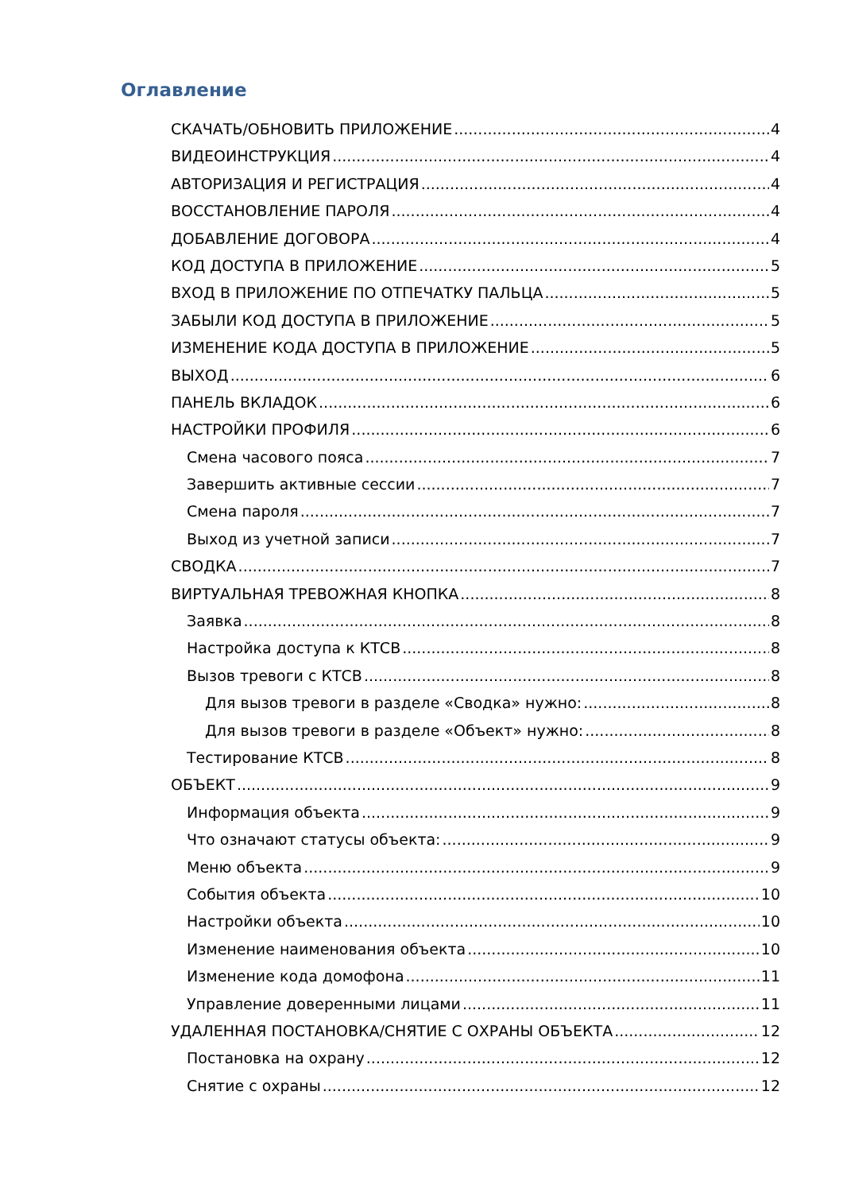Оглавление
СКАЧАТЬ/ОБНОВИТЬ ПРИЛОЖЕНИЕ 4
ВИДЕОИНСТРУКЦИЯ 4
АВТОРИЗАЦИЯ И РЕГИСТРАЦИЯ 4
ВОССТАНОВЛЕНИЕ ПАРОЛЯ 4
ДОБАВЛЕНИЕ ДОГОВОРА 4
КОД ДОСТУПА В ПРИЛОЖЕНИЕ 5
ВХОД В ПРИЛОЖЕНИЕ ПО ОТПЕЧАТКУ ПАЛЬЦА 5
ЗАБЫЛИ КОД ДОСТУПА В ПРИЛОЖЕНИЕ 5
ИЗМЕНЕНИЕ КОДА ДОСТУПА В ПРИЛОЖЕНИЕ 5
ВЫХОД 6
ПАНЕЛЬ ВКЛАДОК 6
НАСТРОЙКИ ПРОФИЛЯ 6
Смена часового пояса 7
Завершить активные сессии 7
Смена пароля 7
Выход из учетной записи 7
СВОДКА 7
ВИРТУАЛЬНАЯ ТРЕВОЖНАЯ КНОПКА 8
Заявка 8
Настройка доступа к КТСВ 8
Вызов тревоги с КТСВ 8
Для вызов тревоги в разделе «Сводка» нужно: 8
Для вызов тревоги в разделе «Объект» нужно: 8
Тестирование КТСВ 8
ОБЪЕКТ 9
Информация объекта 9
Что означают статусы объекта: 9
Меню объекта 9
События объекта 10
Настройки объекта 10
Изменение наименования объекта 10
Изменение кода домофона 11
Управление доверенными лицами 11
УДАЛЕННАЯ ПОСТАНОВКА/СНЯТИЕ С ОХРАНЫ ОБЪЕКТА 12
Постановка на охрану 12
Снятие с охраны 12